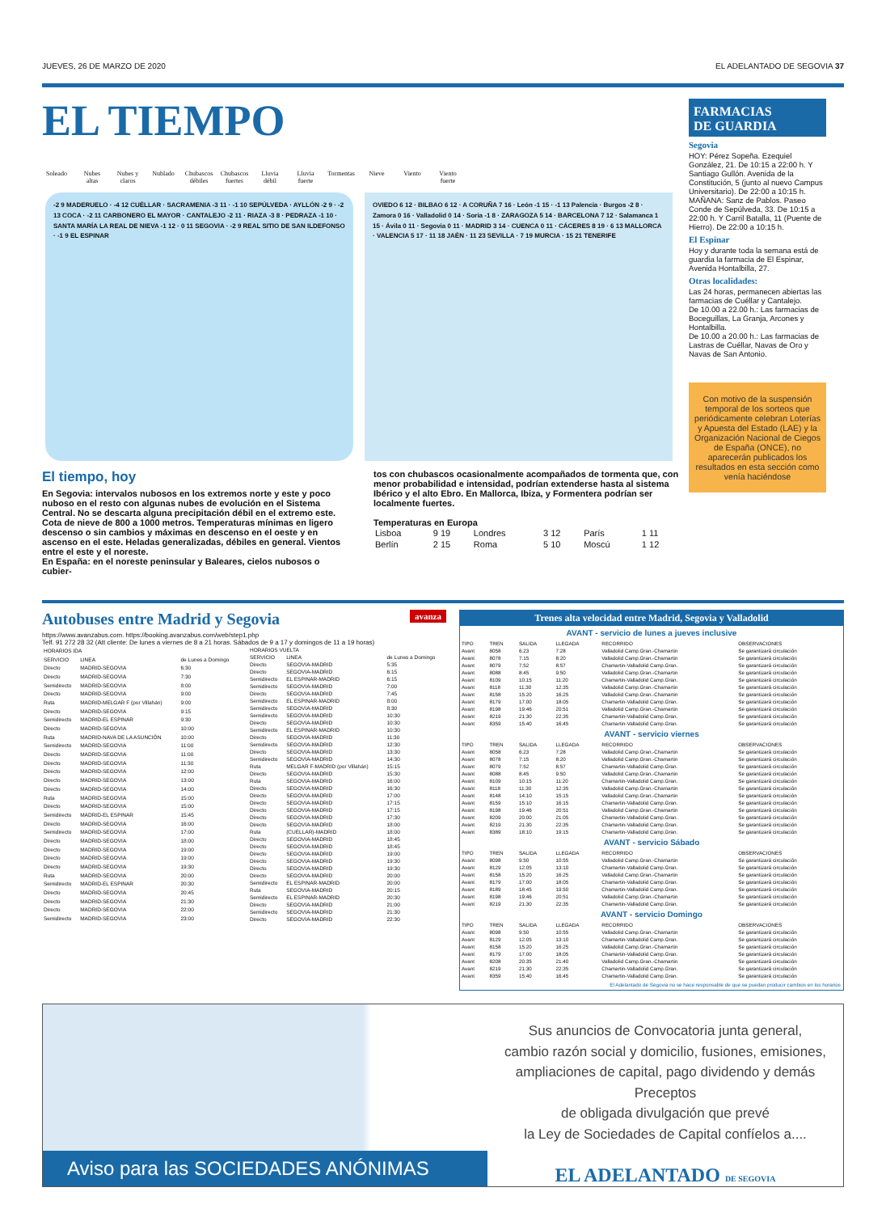JUEVES, 26 DE MARZO DE 2020 EL ADELANTADO DE SEGOVIA 37
EL TIEMPO
Soleado Nubes altas Nubes y claros Nublado Chubascos débiles Chubascos fuertes Lluvia débil Lluvia fuerte Tormentas Nieve Viento Viento fuerte
-2 9 MADERUELO · -4 12 CUÉLLAR · SACRAMENIA -3 11 · -1 10 SEPÚLVEDA · AYLLÓN -2 9 · -2 13 COCA · -2 11 CARBONERO EL MAYOR · CANTALEJO -2 11 · RIAZA -3 8 · PEDRAZA -1 10 · SANTA MARÍA LA REAL DE NIEVA -1 12 · 0 11 SEGOVIA · -2 9 REAL SITIO DE SAN ILDEFONSO · -1 9 EL ESPINAR
OVIEDO 6 12 · BILBAO 6 12 · A CORUÑA 7 16 · León -1 15 · -1 13 Palencia · Burgos -2 8 · Zamora 0 16 · Valladolid 0 14 · Soria -1 8 · ZARAGOZA 5 14 · BARCELONA 7 12 · Salamanca 1 15 · Ávila 0 11 · Segovia 0 11 · MADRID 3 14 · CUENCA 0 11 · CÁCERES 8 19 · 6 13 MALLORCA · VALENCIA 5 17 · 11 18 JAÉN · 11 23 SEVILLA · 7 19 MURCIA · 15 21 TENERIFE
El tiempo, hoy
En Segovia: intervalos nubosos en los extremos norte y este y poco nuboso en el resto con algunas nubes de evolución en el Sistema Central. No se descarta alguna precipitación débil en el extremo este. Cota de nieve de 800 a 1000 metros. Temperaturas mínimas en ligero descenso o sin cambios y máximas en descenso en el oeste y en ascenso en el este. Heladas generalizadas, débiles en general. Vientos entre el este y el noreste.
En España: en el noreste peninsular y Baleares, cielos nubosos o cubier-
tos con chubascos ocasionalmente acompañados de tormenta que, con menor probabilidad e intensidad, podrían extenderse hasta al sistema Ibérico y el alto Ebro. En Mallorca, Ibiza, y Formentera podrían ser localmente fuertes.
Temperaturas en Europa
| Lisboa | 9 19 | Londres | 3 12 | París | 1 11 |
| Berlín | 2 15 | Roma | 5 10 | Moscú | 1 12 |
FARMACIAS
DE GUARDIA
Segovia
HOY: Pérez Sopeña. Ezequiel González, 21. De 10:15 a 22:00 h. Y Santiago Gullón. Avenida de la Constitución, 5 (junto al nuevo Campus Universitario). De 22:00 a 10:15 h.
MAÑANA: Sanz de Pablos. Paseo Conde de Sepúlveda, 33. De 10:15 a 22:00 h. Y Carril Batalla, 11 (Puente de Hierro). De 22:00 a 10:15 h.
El Espinar
Hoy y durante toda la semana está de guardia la farmacia de El Espinar, Avenida Hontalbilla, 27.
Otras localidades:
Las 24 horas, permanecen abiertas las farmacias de Cuéllar y Cantalejo.
De 10.00 a 22.00 h.: Las farmacias de Boceguillas, La Granja, Arcones y Hontalbilla.
De 10.00 a 20.00 h.: Las farmacias de Lastras de Cuéllar, Navas de Oro y Navas de San Antonio.
Con motivo de la suspensión temporal de los sorteos que periódicamente celebran Loterías y Apuesta del Estado (LAE) y la Organización Nacional de Ciegos de España (ONCE), no aparecerán publicados los resultados en esta sección como venía haciéndose
Autobuses entre Madrid y Segovia avanza
https://www.avanzabus.com. https://booking.avanzabus.com/web/step1.php
Telf. 91 272 28 32 (Att cliente: De lunes a viernes de 8 a 21 horas. Sábados de 9 a 17 y domingos de 11 a 19 horas)
| HORARIOS IDA | | |
| --- | --- | --- |
| SERVICIO | LINEA | de Lunes a Domingo |
| Directo | MADRID-SEGOVIA | 6:30 |
| Directo | MADRID-SEGOVIA | 7:30 |
| Semidirecto | MADRID-SEGOVIA | 8:00 |
| Directo | MADRID-SEGOVIA | 9:00 |
| Ruta | MADRID-MELGAR F (por Villahán) | 9:00 |
| Directo | MADRID-SEGOVIA | 9:15 |
| Semidirecto | MADRID-EL ESPINAR | 9:30 |
| Directo | MADRID-SEGOVIA | 10:00 |
| Ruta | MADRID-NAVA DE LA ASUNCIÓN | 10:00 |
| Semidirecto | MADRID-SEGOVIA | 11:00 |
| Directo | MADRID-SEGOVIA | 11:00 |
| Directo | MADRID-SEGOVIA | 11:30 |
| Directo | MADRID-SEGOVIA | 12:00 |
| Directo | MADRID-SEGOVIA | 13:00 |
| Directo | MADRID-SEGOVIA | 14:00 |
| Ruta | MADRID-SEGOVIA | 15:00 |
| Directo | MADRID-SEGOVIA | 15:00 |
| Semidirecto | MADRID-EL ESPINAR | 15:45 |
| Directo | MADRID-SEGOVIA | 16:00 |
| Semidirecto | MADRID-SEGOVIA | 17:00 |
| Directo | MADRID-SEGOVIA | 18:00 |
| Directo | MADRID-SEGOVIA | 19:00 |
| Directo | MADRID-SEGOVIA | 19:00 |
| Directo | MADRID-SEGOVIA | 19:30 |
| Ruta | MADRID-SEGOVIA | 20:00 |
| Semidirecto | MADRID-EL ESPINAR | 20:30 |
| Directo | MADRID-SEGOVIA | 20:45 |
| Directo | MADRID-SEGOVIA | 21:30 |
| Directo | MADRID-SEGOVIA | 22:00 |
| Semidirecto | MADRID-SEGOVIA | 23:00 |
| HORARIOS VUELTA | | |
| --- | --- | --- |
| SERVICIO | LINEA | de Lunes a Domingo |
| Directo | SEGOVIA-MADRID | 5:35 |
| Directo | SEGOVIA-MADRID | 6:15 |
| Semidirecto | EL ESPINAR-MADRID | 6:15 |
| Semidirecto | SEGOVIA-MADRID | 7:00 |
| Directo | SEGOVIA-MADRID | 7:45 |
| Semidirecto | EL ESPINAR-MADRID | 8:00 |
| Semidirecto | SEGOVIA-MADRID | 8:30 |
| Semidirecto | SEGOVIA-MADRID | 10:30 |
| Directo | SEGOVIA-MADRID | 10:30 |
| Semidirecto | EL ESPINAR-MADRID | 10:30 |
| Directo | SEGOVIA-MADRID | 11:30 |
| Semidirecto | SEGOVIA-MADRID | 12:30 |
| Directo | SEGOVIA-MADRID | 13:30 |
| Semidirecto | SEGOVIA-MADRID | 14:30 |
| Ruta | MELGAR F-MADRID (por Villahán) | 15:15 |
| Directo | SEGOVIA-MADRID | 15:30 |
| Ruta | SEGOVIA-MADRID | 16:00 |
| Directo | SEGOVIA-MADRID | 16:30 |
| Directo | SEGOVIA-MADRID | 17:00 |
| Directo | SEGOVIA-MADRID | 17:15 |
| Directo | SEGOVIA-MADRID | 17:15 |
| Directo | SEGOVIA-MADRID | 17:30 |
| Directo | SEGOVIA-MADRID | 18:00 |
| Ruta | (CUELLAR)-MADRID | 18:00 |
| Directo | SEGOVIA-MADRID | 18:45 |
| Directo | SEGOVIA-MADRID | 18:45 |
| Directo | SEGOVIA-MADRID | 19:00 |
| Directo | SEGOVIA-MADRID | 19:30 |
| Directo | SEGOVIA-MADRID | 19:30 |
| Directo | SEGOVIA-MADRID | 20:00 |
| Semidirecto | EL ESPINAR-MADRID | 20:00 |
| Ruta | SEGOVIA-MADRID | 20:15 |
| Semidirecto | EL ESPINAR-MADRID | 20:30 |
| Directo | SEGOVIA-MADRID | 21:00 |
| Semidirecto | SEGOVIA-MADRID | 21:30 |
| Directo | SEGOVIA-MADRID | 22:30 |
Trenes alta velocidad entre Madrid, Segovia y Valladolid
AVANT - servicio de lunes a jueves inclusive
| TIPO | TREN | SALIDA | LLEGADA | RECORRIDO | OBSERVACIONES |
| --- | --- | --- | --- | --- | --- |
| Avant | 8058 | 6:23 | 7:28 | Valladolid Camp.Gran.-Chamartin | Se garantizará circulación |
| Avant | 8078 | 7:15 | 8:20 | Valladolid Camp.Gran.-Chamartin | Se garantizará circulación |
| Avant | 8079 | 7:52 | 8:57 | Chamartin-Valladolid Camp.Gran. | Se garantizará circulación |
| Avant | 8088 | 8:45 | 9:50 | Valladolid Camp.Gran.-Chamartin | Se garantizará circulación |
| Avant | 8109 | 10:15 | 11:20 | Chamartin-Valladolid Camp.Gran. | Se garantizará circulación |
| Avant | 8118 | 11:30 | 12:35 | Valladolid Camp.Gran.-Chamartin | Se garantizará circulación |
| Avant | 8158 | 15:20 | 16:25 | Valladolid Camp.Gran.-Chamartin | Se garantizará circulación |
| Avant | 8179 | 17:00 | 18:05 | Chamartin-Valladolid Camp.Gran. | Se garantizará circulación |
| Avant | 8198 | 19:46 | 20:51 | Valladolid Camp.Gran.-Chamartin | Se garantizará circulación |
| Avant | 8219 | 21:30 | 22:35 | Chamartin-Valladolid Camp.Gran. | Se garantizará circulación |
| Avant | 8359 | 15:40 | 16:45 | Chamartin-Valladolid Camp.Gran. | Se garantizará circulación |
AVANT - servicio viernes
| TIPO | TREN | SALIDA | LLEGADA | RECORRIDO | OBSERVACIONES |
| --- | --- | --- | --- | --- | --- |
| Avant | 8058 | 6:23 | 7:28 | Valladolid Camp.Gran.-Chamartin | Se garantizará circulación |
| Avant | 8078 | 7:15 | 8:20 | Valladolid Camp.Gran.-Chamartin | Se garantizará circulación |
| Avant | 8079 | 7:52 | 8:57 | Chamartin-Valladolid Camp.Gran. | Se garantizará circulación |
| Avant | 8088 | 8:45 | 9:50 | Valladolid Camp.Gran.-Chamartin | Se garantizará circulación |
| Avant | 8109 | 10:15 | 11:20 | Chamartin-Valladolid Camp.Gran. | Se garantizará circulación |
| Avant | 8118 | 11:30 | 12:35 | Valladolid Camp.Gran.-Chamartin | Se garantizará circulación |
| Avant | 8148 | 14:10 | 15:15 | Valladolid Camp.Gran.-Chamartin | Se garantizará circulación |
| Avant | 8159 | 15:10 | 16:15 | Chamartin-Valladolid Camp.Gran. | Se garantizará circulación |
| Avant | 8198 | 19:46 | 20:51 | Valladolid Camp.Gran.-Chamartin | Se garantizará circulación |
| Avant | 8209 | 20:00 | 21:05 | Chamartin-Valladolid Camp.Gran. | Se garantizará circulación |
| Avant | 8219 | 21:30 | 22:35 | Chamartin-Valladolid Camp.Gran. | Se garantizará circulación |
| Avant | 8389 | 18:10 | 19:15 | Chamartin-Valladolid Camp.Gran. | Se garantizará circulación |
AVANT - servicio Sábado
| TIPO | TREN | SALIDA | LLEGADA | RECORRIDO | OBSERVACIONES |
| --- | --- | --- | --- | --- | --- |
| Avant | 8098 | 9:50 | 10:55 | Valladolid Camp.Gran.-Chamartin | Se garantizará circulación |
| Avant | 8129 | 12:05 | 13:10 | Chamartin-Valladolid Camp.Gran. | Se garantizará circulación |
| Avant | 8158 | 15:20 | 16:25 | Valladolid Camp.Gran.-Chamartin | Se garantizará circulación |
| Avant | 8179 | 17:00 | 18:05 | Chamartin-Valladolid Camp.Gran. | Se garantizará circulación |
| Avant | 8189 | 18:45 | 19:50 | Chamartin-Valladolid Camp.Gran. | Se garantizará circulación |
| Avant | 8198 | 19:46 | 20:51 | Valladolid Camp.Gran.-Chamartin | Se garantizará circulación |
| Avant | 8219 | 21:30 | 22:35 | Chamartin-Valladolid Camp.Gran. | Se garantizará circulación |
AVANT - servicio Domingo
| TIPO | TREN | SALIDA | LLEGADA | RECORRIDO | OBSERVACIONES |
| --- | --- | --- | --- | --- | --- |
| Avant | 8098 | 9:50 | 10:55 | Valladolid Camp.Gran.-Chamartin | Se garantizará circulación |
| Avant | 8129 | 12:05 | 13:10 | Chamartin-Valladolid Camp.Gran. | Se garantizará circulación |
| Avant | 8158 | 15:20 | 16:25 | Valladolid Camp.Gran.-Chamartin | Se garantizará circulación |
| Avant | 8179 | 17:00 | 18:05 | Chamartin-Valladolid Camp.Gran. | Se garantizará circulación |
| Avant | 8208 | 20:35 | 21:40 | Valladolid Camp.Gran.-Chamartin | Se garantizará circulación |
| Avant | 8219 | 21:30 | 22:35 | Chamartin-Valladolid Camp.Gran. | Se garantizará circulación |
| Avant | 8359 | 15:40 | 16:45 | Chamartin-Valladolid Camp.Gran. | Se garantizará circulación |
El Adelantado de Segovia no se hace responsable de que se puedan producir cambios en los horarios
Aviso para las SOCIEDADES ANÓNIMAS
Sus anuncios de Convocatoria junta general,
cambio razón social y domicilio, fusiones, emisiones,
ampliaciones de capital, pago dividendo y demás Preceptos
de obligada divulgación que prevé
la Ley de Sociedades de Capital confíelos a....
EL ADELANTADO DE SEGOVIA